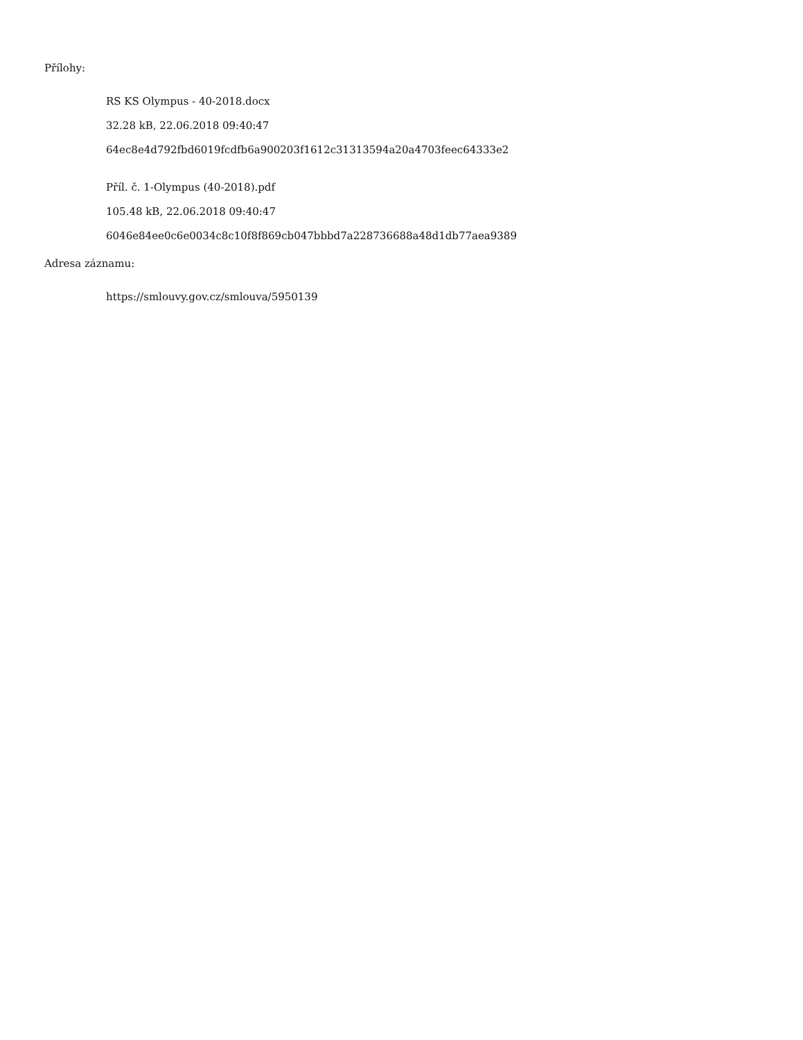Přílohy:
RS KS Olympus - 40-2018.docx
32.28 kB, 22.06.2018 09:40:47
64ec8e4d792fbd6019fcdfb6a900203f1612c31313594a20a4703feec64333e2
Příl. č. 1-Olympus (40-2018).pdf
105.48 kB, 22.06.2018 09:40:47
6046e84ee0c6e0034c8c10f8f869cb047bbbd7a228736688a48d1db77aea9389
Adresa záznamu:
https://smlouvy.gov.cz/smlouva/5950139